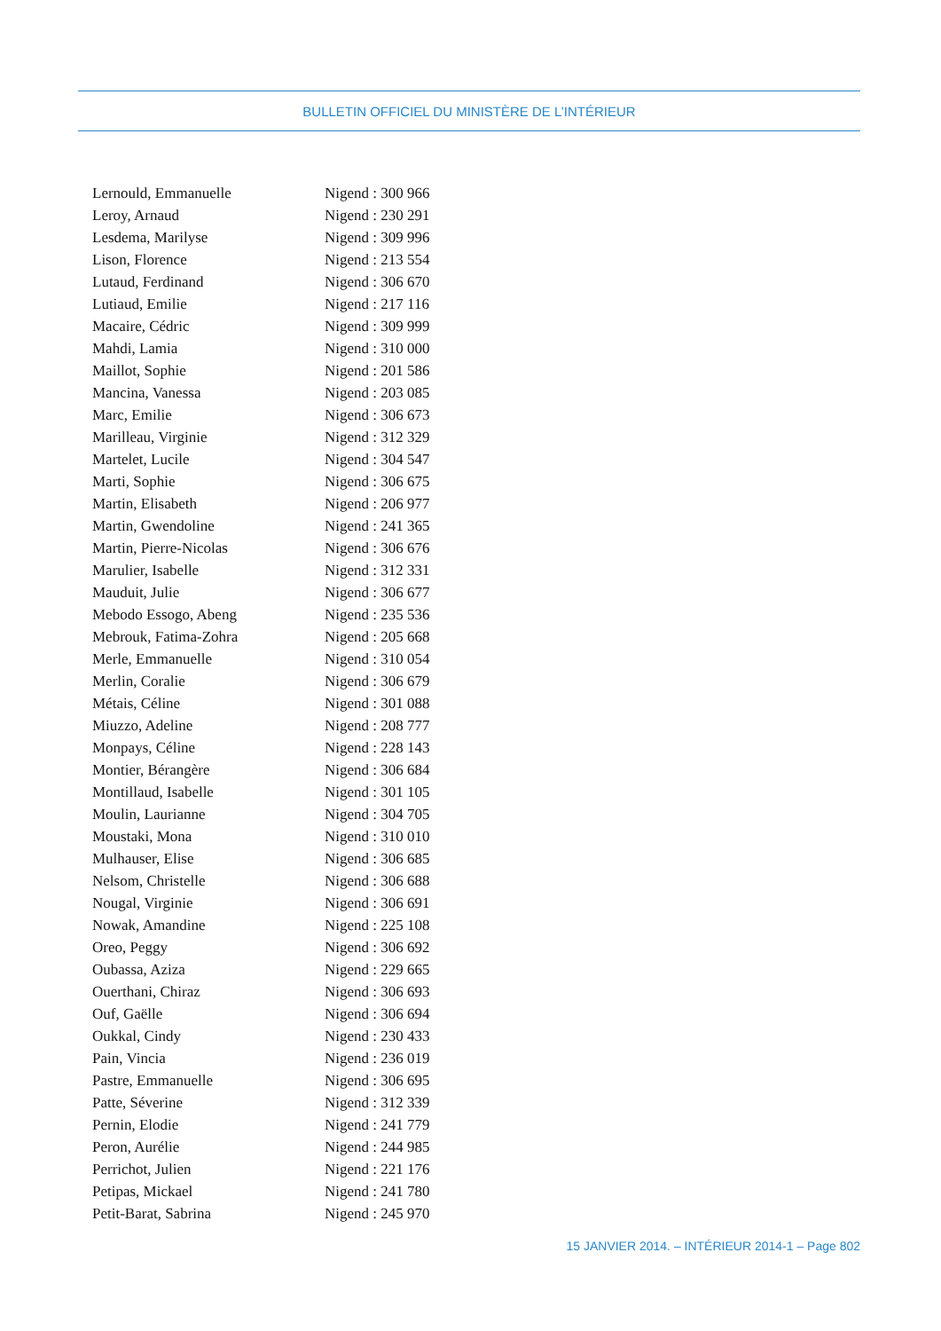BULLETIN OFFICIEL DU MINISTÈRE DE L’INTÉRIEUR
| Lernould, Emmanuelle | Nigend : 300 966 |
| Leroy, Arnaud | Nigend : 230 291 |
| Lesdema, Marilyse | Nigend : 309 996 |
| Lison, Florence | Nigend : 213 554 |
| Lutaud, Ferdinand | Nigend : 306 670 |
| Lutiaud, Emilie | Nigend : 217 116 |
| Macaire, Cédric | Nigend : 309 999 |
| Mahdi, Lamia | Nigend : 310 000 |
| Maillot, Sophie | Nigend : 201 586 |
| Mancina, Vanessa | Nigend : 203 085 |
| Marc, Emilie | Nigend : 306 673 |
| Marilleau, Virginie | Nigend : 312 329 |
| Martelet, Lucile | Nigend : 304 547 |
| Marti, Sophie | Nigend : 306 675 |
| Martin, Elisabeth | Nigend : 206 977 |
| Martin, Gwendoline | Nigend : 241 365 |
| Martin, Pierre-Nicolas | Nigend : 306 676 |
| Marulier, Isabelle | Nigend : 312 331 |
| Mauduit, Julie | Nigend : 306 677 |
| Mebodo Essogo, Abeng | Nigend : 235 536 |
| Mebrouk, Fatima-Zohra | Nigend : 205 668 |
| Merle, Emmanuelle | Nigend : 310 054 |
| Merlin, Coralie | Nigend : 306 679 |
| Métais, Céline | Nigend : 301 088 |
| Miuzzo, Adeline | Nigend : 208 777 |
| Monpays, Céline | Nigend : 228 143 |
| Montier, Bérangère | Nigend : 306 684 |
| Montillaud, Isabelle | Nigend : 301 105 |
| Moulin, Laurianne | Nigend : 304 705 |
| Moustaki, Mona | Nigend : 310 010 |
| Mulhauser, Elise | Nigend : 306 685 |
| Nelsom, Christelle | Nigend : 306 688 |
| Nougal, Virginie | Nigend : 306 691 |
| Nowak, Amandine | Nigend : 225 108 |
| Oreo, Peggy | Nigend : 306 692 |
| Oubassa, Aziza | Nigend : 229 665 |
| Ouerthani, Chiraz | Nigend : 306 693 |
| Ouf, Gaëlle | Nigend : 306 694 |
| Oukkal, Cindy | Nigend : 230 433 |
| Pain, Vincia | Nigend : 236 019 |
| Pastre, Emmanuelle | Nigend : 306 695 |
| Patte, Séverine | Nigend : 312 339 |
| Pernin, Elodie | Nigend : 241 779 |
| Peron, Aurélie | Nigend : 244 985 |
| Perrichot, Julien | Nigend : 221 176 |
| Petipas, Mickael | Nigend : 241 780 |
| Petit-Barat, Sabrina | Nigend : 245 970 |
15 JANVIER 2014. – INTÉRIEUR 2014-1 – Page 802